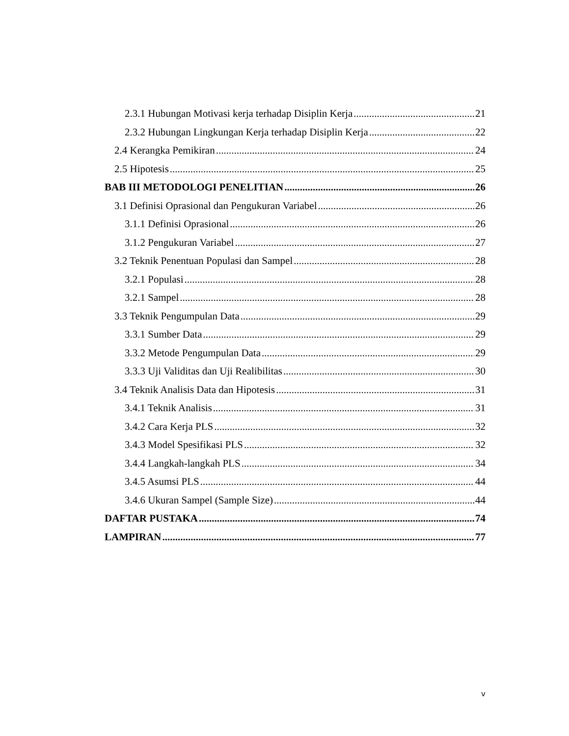2.3.1 Hubungan Motivasi kerja terhadap Disiplin Kerja 21
2.3.2 Hubungan Lingkungan Kerja terhadap Disiplin Kerja 22
2.4 Kerangka Pemikiran 24
2.5 Hipotesis 25
BAB III METODOLOGI PENELITIAN 26
3.1 Definisi Oprasional dan Pengukuran Variabel 26
3.1.1 Definisi Oprasional 26
3.1.2 Pengukuran Variabel 27
3.2 Teknik Penentuan Populasi dan Sampel 28
3.2.1 Populasi 28
3.2.1 Sampel 28
3.3 Teknik Pengumpulan Data 29
3.3.1 Sumber Data 29
3.3.2 Metode Pengumpulan Data 29
3.3.3 Uji Validitas dan Uji Realibilitas 30
3.4 Teknik Analisis Data dan Hipotesis 31
3.4.1 Teknik Analisis 31
3.4.2 Cara Kerja PLS 32
3.4.3 Model Spesifikasi PLS 32
3.4.4 Langkah-langkah PLS 34
3.4.5 Asumsi PLS 44
3.4.6 Ukuran Sampel (Sample Size) 44
DAFTAR PUSTAKA 74
LAMPIRAN 77
v